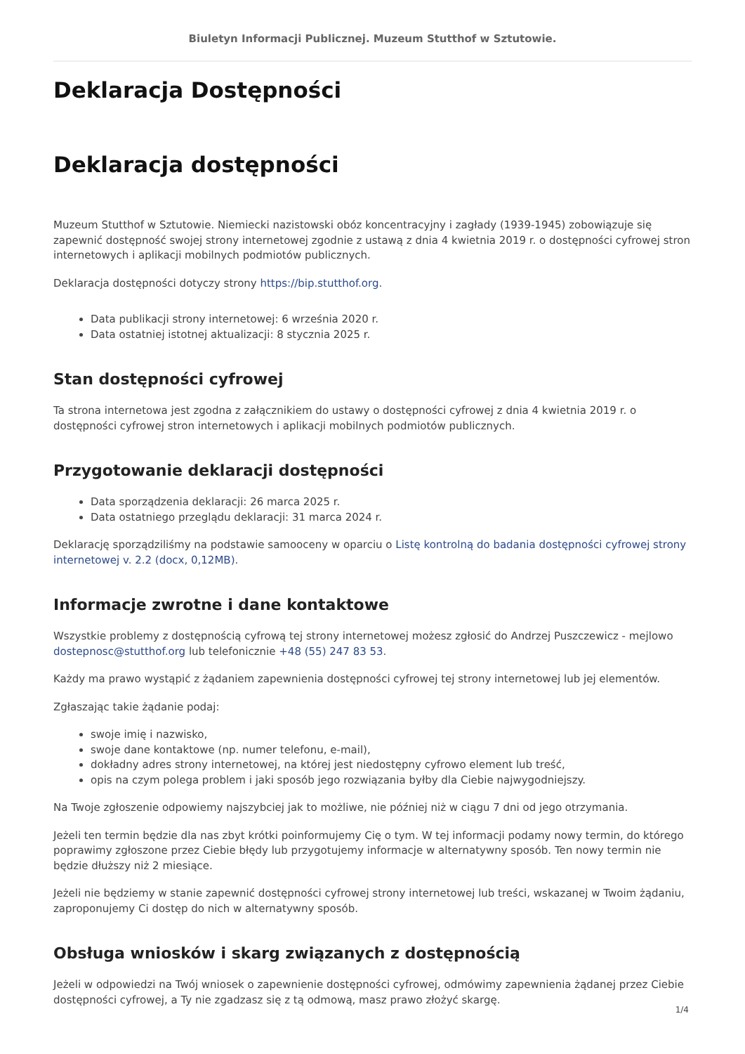Biuletyn Informacji Publicznej. Muzeum Stutthof w Sztutowie.
Deklaracja Dostępności
Deklaracja dostępności
Muzeum Stutthof w Sztutowie. Niemiecki nazistowski obóz koncentracyjny i zagłady (1939-1945) zobowiązuje się zapewnić dostępność swojej strony internetowej zgodnie z ustawą z dnia 4 kwietnia 2019 r. o dostępności cyfrowej stron internetowych i aplikacji mobilnych podmiotów publicznych.
Deklaracja dostępności dotyczy strony https://bip.stutthof.org.
Data publikacji strony internetowej: 6 września 2020 r.
Data ostatniej istotnej aktualizacji: 8 stycznia 2025 r.
Stan dostępności cyfrowej
Ta strona internetowa jest zgodna z załącznikiem do ustawy o dostępności cyfrowej z dnia 4 kwietnia 2019 r. o dostępności cyfrowej stron internetowych i aplikacji mobilnych podmiotów publicznych.
Przygotowanie deklaracji dostępności
Data sporządzenia deklaracji: 26 marca 2025 r.
Data ostatniego przeglądu deklaracji: 31 marca 2024 r.
Deklarację sporządziliśmy na podstawie samooceny w oparciu o Listę kontrolną do badania dostępności cyfrowej strony internetowej v. 2.2 (docx, 0,12MB).
Informacje zwrotne i dane kontaktowe
Wszystkie problemy z dostępnością cyfrową tej strony internetowej możesz zgłosić do Andrzej Puszczewicz - mejlowo dostepnosc@stutthof.org lub telefonicznie +48 (55) 247 83 53.
Każdy ma prawo wystąpić z żądaniem zapewnienia dostępności cyfrowej tej strony internetowej lub jej elementów.
Zgłaszając takie żądanie podaj:
swoje imię i nazwisko,
swoje dane kontaktowe (np. numer telefonu, e-mail),
dokładny adres strony internetowej, na której jest niedostępny cyfrowo element lub treść,
opis na czym polega problem i jaki sposób jego rozwiązania byłby dla Ciebie najwygodniejszy.
Na Twoje zgłoszenie odpowiemy najszybciej jak to możliwe, nie później niż w ciągu 7 dni od jego otrzymania.
Jeżeli ten termin będzie dla nas zbyt krótki poinformujemy Cię o tym. W tej informacji podamy nowy termin, do którego poprawimy zgłoszone przez Ciebie błędy lub przygotujemy informacje w alternatywny sposób. Ten nowy termin nie będzie dłuższy niż 2 miesiące.
Jeżeli nie będziemy w stanie zapewnić dostępności cyfrowej strony internetowej lub treści, wskazanej w Twoim żądaniu, zaproponujemy Ci dostęp do nich w alternatywny sposób.
Obsługa wniosków i skarg związanych z dostępnością
Jeżeli w odpowiedzi na Twój wniosek o zapewnienie dostępności cyfrowej, odmówimy zapewnienia żądanej przez Ciebie dostępności cyfrowej, a Ty nie zgadzasz się z tą odmową, masz prawo złożyć skargę.
1/4